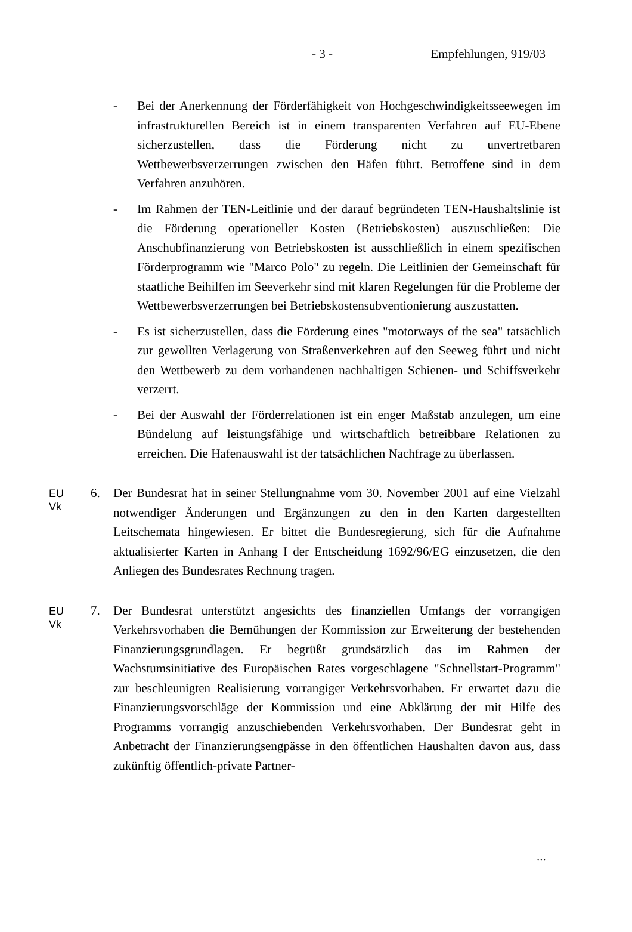- 3 - Empfehlungen, 919/03
- Bei der Anerkennung der Förderfähigkeit von Hochgeschwindigkeitssee­wegen im infrastrukturellen Bereich ist in einem transparenten Verfahren auf EU-Ebene sicherzustellen, dass die Förderung nicht zu unvertretbaren Wettbewerbsverzerrungen zwischen den Häfen führt. Betroffene sind in dem Verfahren anzuhören.
- Im Rahmen der TEN-Leitlinie und der darauf begründeten TEN-Haushalts­linie ist die Förderung operationeller Kosten (Betriebskosten) auszuschlie­ßen: Die Anschubfinanzierung von Betriebskosten ist ausschließlich in einem spezifischen Förderprogramm wie "Marco Polo" zu regeln. Die Leit­linien der Gemeinschaft für staatliche Beihilfen im Seeverkehr sind mit kla­ren Regelungen für die Probleme der Wettbewerbsverzerrungen bei Be­triebskostensubventionierung auszustatten.
- Es ist sicherzustellen, dass die Förderung eines "motorways of the sea" tat­sächlich zur gewollten Verlagerung von Straßenverkehren auf den Seeweg führt und nicht den Wettbewerb zu dem vorhandenen nachhaltigen Schie­nen- und Schiffsverkehr verzerrt.
- Bei der Auswahl der Förderrelationen ist ein enger Maßstab anzulegen, um eine Bündelung auf leistungsfähige und wirtschaftlich betreibbare Relatio­nen zu erreichen. Die Hafenauswahl ist der tatsächlichen Nachfrage zu überlassen.
EU
Vk
6. Der Bundesrat hat in seiner Stellungnahme vom 30. November 2001 auf eine Vielzahl notwendiger Änderungen und Ergänzungen zu den in den Karten dar­gestellten Leitschemata hingewiesen. Er bittet die Bundesregierung, sich für die Aufnahme aktualisierter Karten in Anhang I der Entscheidung 1692/96/EG ein­zusetzen, die den Anliegen des Bundesrates Rechnung tragen.
EU
Vk
7. Der Bundesrat unterstützt angesichts des finanziellen Umfangs der vorrangigen Verkehrsvorhaben die Bemühungen der Kommission zur Erweiterung der be­stehenden Finanzierungsgrundlagen. Er begrüßt grundsätzlich das im Rahmen der Wachstumsinitiative des Europäischen Rates vorgeschlagene "Schnellstart-Programm" zur beschleunigten Realisierung vorrangiger Verkehrsvorhaben. Er erwartet dazu die Finanzierungsvorschläge der Kommission und eine Abklä­rung der mit Hilfe des Programms vorrangig anzuschiebenden Verkehrsvorha­ben. Der Bundesrat geht in Anbetracht der Finanzierungsengpässe in den öf­fentlichen Haushalten davon aus, dass zukünftig öffentlich-private Partner-
...